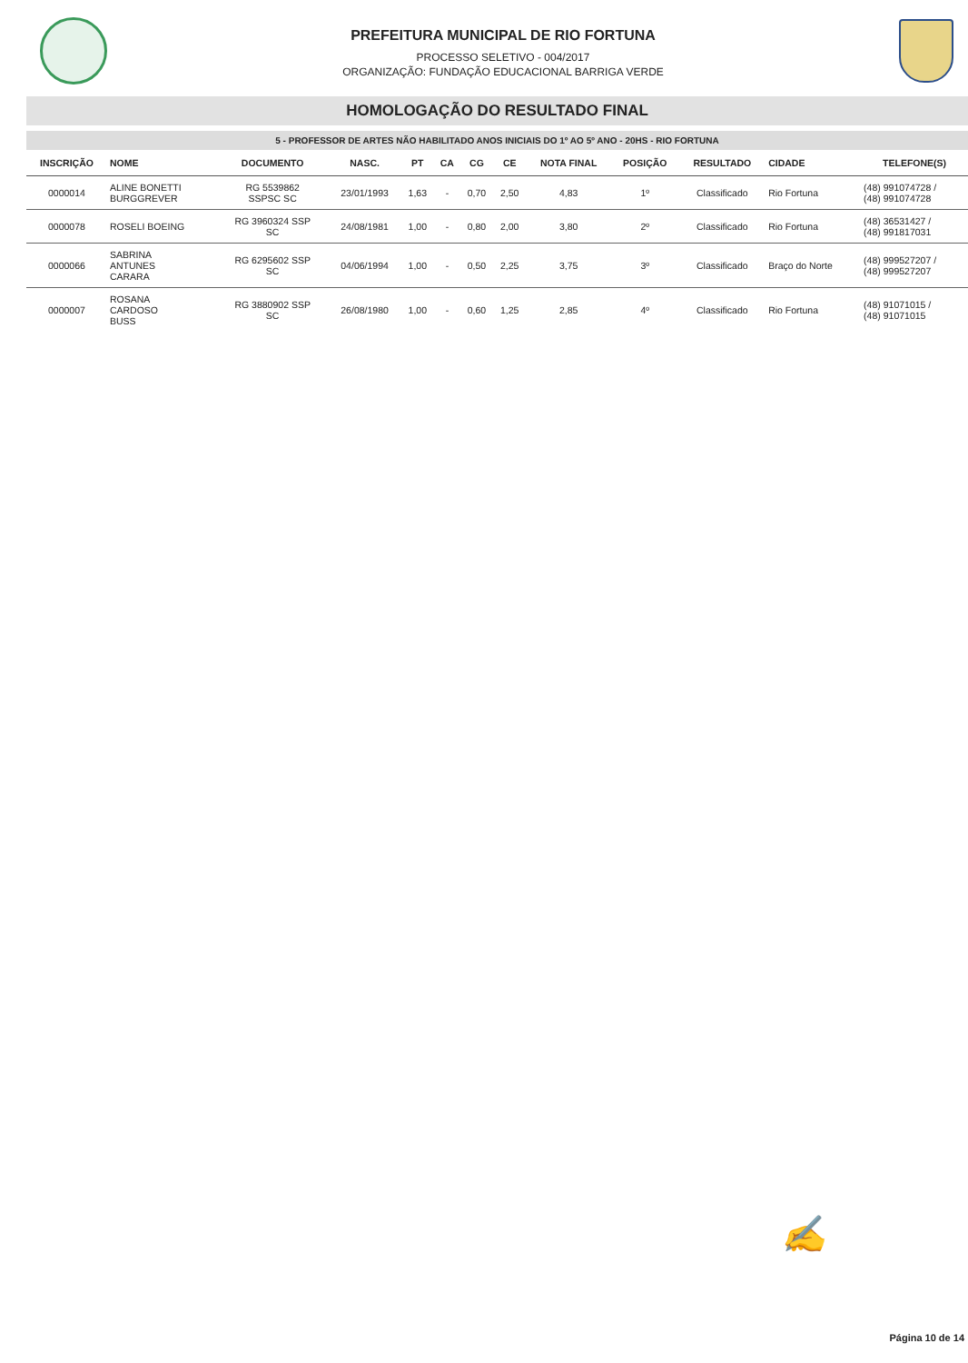PREFEITURA MUNICIPAL DE RIO FORTUNA
PROCESSO SELETIVO - 004/2017
ORGANIZAÇÃO: FUNDAÇÃO EDUCACIONAL BARRIGA VERDE
HOMOLOGAÇÃO DO RESULTADO FINAL
5 - PROFESSOR DE ARTES NÃO HABILITADO ANOS INICIAIS DO 1º AO 5º ANO - 20HS - RIO FORTUNA
| INSCRIÇÃO | NOME | DOCUMENTO | NASC. | PT | CA | CG | CE | NOTA FINAL | POSIÇÃO | RESULTADO | CIDADE | TELEFONE(S) |
| --- | --- | --- | --- | --- | --- | --- | --- | --- | --- | --- | --- | --- |
| 0000014 | ALINE BONETTI BURGGREVER | RG 5539862 SSPSC SC | 23/01/1993 | 1,63 | - | 0,70 | 2,50 | 4,83 | 1º | Classificado | Rio Fortuna | (48) 991074728 / (48) 991074728 |
| 0000078 | ROSELI BOEING | RG 3960324 SSP SC | 24/08/1981 | 1,00 | - | 0,80 | 2,00 | 3,80 | 2º | Classificado | Rio Fortuna | (48) 36531427 / (48) 991817031 |
| 0000066 | SABRINA ANTUNES CARARA | RG 6295602 SSP SC | 04/06/1994 | 1,00 | - | 0,50 | 2,25 | 3,75 | 3º | Classificado | Braço do Norte | (48) 999527207 / (48) 999527207 |
| 0000007 | ROSANA CARDOSO BUSS | RG 3880902 SSP SC | 26/08/1980 | 1,00 | - | 0,60 | 1,25 | 2,85 | 4º | Classificado | Rio Fortuna | (48) 91071015 / (48) 91071015 |
✍
Página 10 de 14